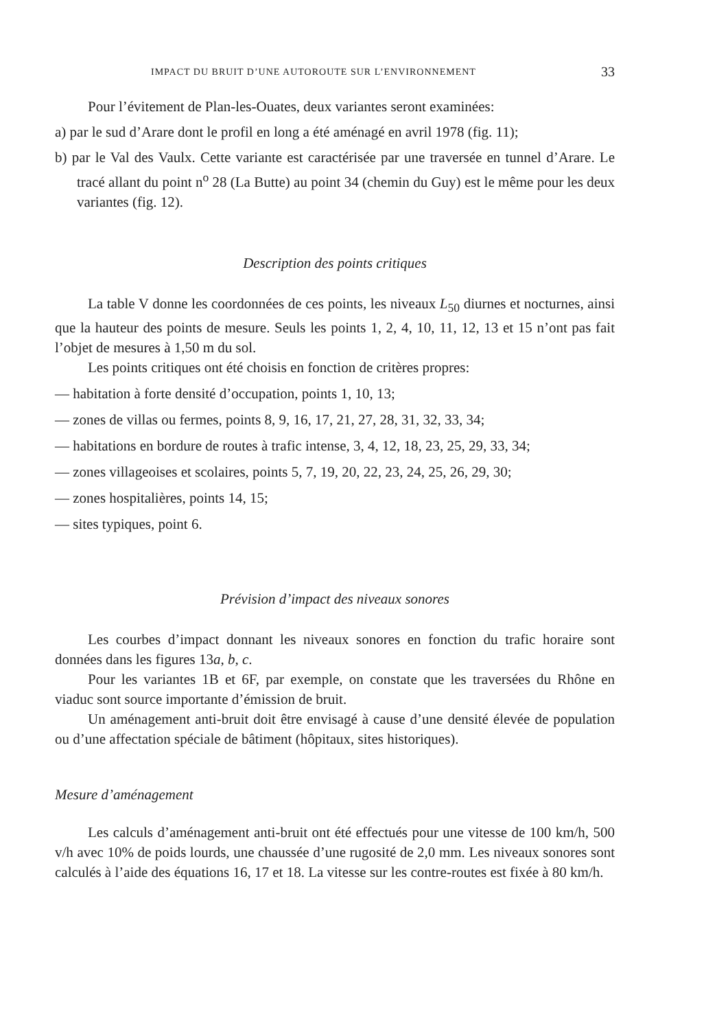IMPACT DU BRUIT D’UNE AUTOROUTE SUR L’ENVIRONNEMENT 33
Pour l’évitement de Plan-les-Ouates, deux variantes seront examinées:
a) par le sud d’Arare dont le profil en long a été aménagé en avril 1978 (fig. 11);
b) par le Val des Vaulx. Cette variante est caractérisée par une traversée en tunnel d’Arare. Le tracé allant du point n<sup>o</sup> 28 (La Butte) au point 34 (chemin du Guy) est le même pour les deux variantes (fig. 12).
Description des points critiques
La table V donne les coordonnées de ces points, les niveaux L<sub>50</sub> diurnes et nocturnes, ainsi que la hauteur des points de mesure. Seuls les points 1, 2, 4, 10, 11, 12, 13 et 15 n’ont pas fait l’objet de mesures à 1,50 m du sol.
Les points critiques ont été choisis en fonction de critères propres:
— habitation à forte densité d’occupation, points 1, 10, 13;
— zones de villas ou fermes, points 8, 9, 16, 17, 21, 27, 28, 31, 32, 33, 34;
— habitations en bordure de routes à trafic intense, 3, 4, 12, 18, 23, 25, 29, 33, 34;
— zones villageoises et scolaires, points 5, 7, 19, 20, 22, 23, 24, 25, 26, 29, 30;
— zones hospitalières, points 14, 15;
— sites typiques, point 6.
Prévision d’impact des niveaux sonores
Les courbes d’impact donnant les niveaux sonores en fonction du trafic horaire sont données dans les figures 13a, b, c.
Pour les variantes 1B et 6F, par exemple, on constate que les traversées du Rhône en viaduc sont source importante d’émission de bruit.
Un aménagement anti-bruit doit être envisagé à cause d’une densité élevée de population ou d’une affectation spéciale de bâtiment (hôpitaux, sites historiques).
Mesure d’aménagement
Les calculs d’aménagement anti-bruit ont été effectués pour une vitesse de 100 km/h, 500 v/h avec 10% de poids lourds, une chaussée d’une rugosité de 2,0 mm. Les niveaux sonores sont calculés à l’aide des équations 16, 17 et 18. La vitesse sur les contre-routes est fixée à 80 km/h.